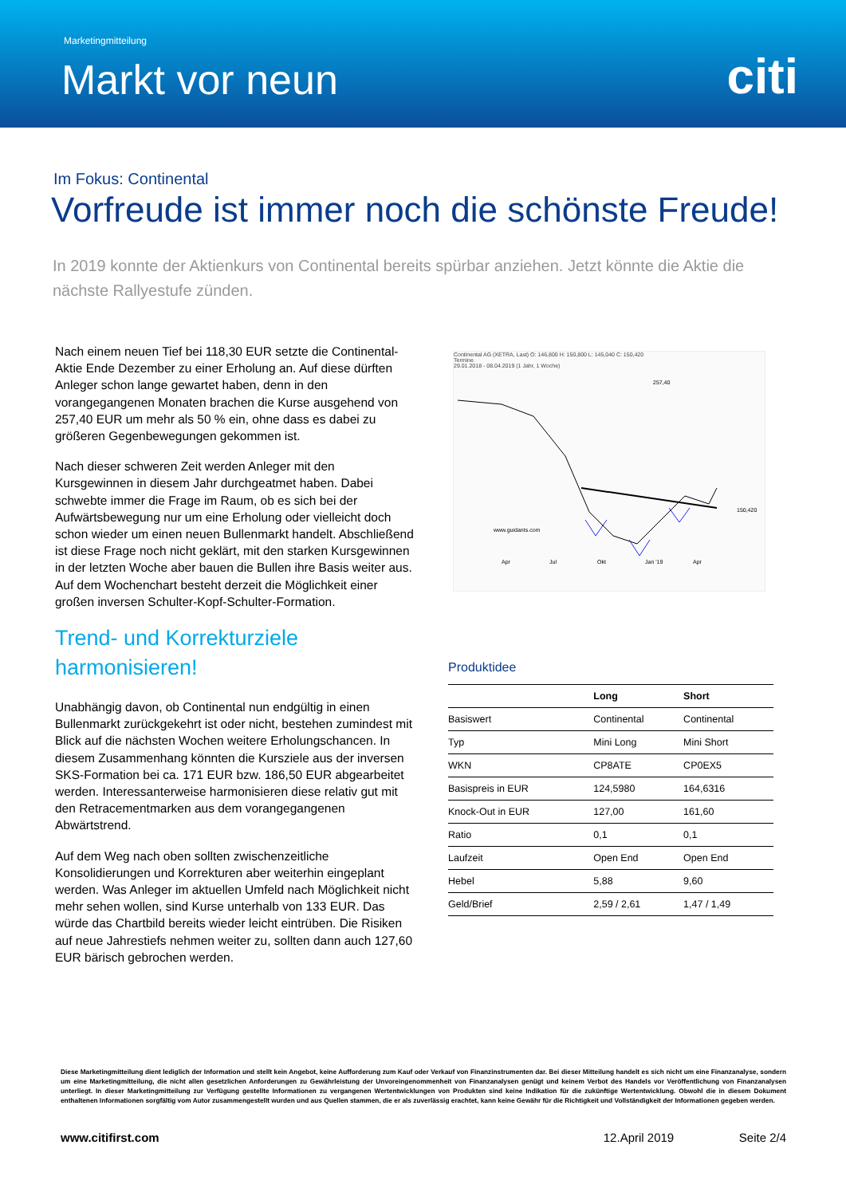Marketingmitteilung
Markt vor neun citi
Im Fokus: Continental
Vorfreude ist immer noch die schönste Freude!
In 2019 konnte der Aktienkurs von Continental bereits spürbar anziehen. Jetzt könnte die Aktie die nächste Rallyestufe zünden.
Nach einem neuen Tief bei 118,30 EUR setzte die Continental-Aktie Ende Dezember zu einer Erholung an. Auf diese dürften Anleger schon lange gewartet haben, denn in den vorangegangenen Monaten brachen die Kurse ausgehend von 257,40 EUR um mehr als 50 % ein, ohne dass es dabei zu größeren Gegenbewegungen gekommen ist.
Nach dieser schweren Zeit werden Anleger mit den Kursgewinnen in diesem Jahr durchgeatmet haben. Dabei schwebte immer die Frage im Raum, ob es sich bei der Aufwärtsbewegung nur um eine Erholung oder vielleicht doch schon wieder um einen neuen Bullenmarkt handelt. Abschließend ist diese Frage noch nicht geklärt, mit den starken Kursgewinnen in der letzten Woche aber bauen die Bullen ihre Basis weiter aus. Auf dem Wochenchart besteht derzeit die Möglichkeit einer großen inversen Schulter-Kopf-Schulter-Formation.
Trend- und Korrekturziele harmonisieren!
Unabhängig davon, ob Continental nun endgültig in einen Bullenmarkt zurückgekehrt ist oder nicht, bestehen zumindest mit Blick auf die nächsten Wochen weitere Erholungschancen. In diesem Zusammenhang könnten die Kursziele aus der inversen SKS-Formation bei ca. 171 EUR bzw. 186,50 EUR abgearbeitet werden. Interessanterweise harmonisieren diese relativ gut mit den Retracementmarken aus dem vorangegangenen Abwärtstrend.
Auf dem Weg nach oben sollten zwischenzeitliche Konsolidierungen und Korrekturen aber weiterhin eingeplant werden. Was Anleger im aktuellen Umfeld nach Möglichkeit nicht mehr sehen wollen, sind Kurse unterhalb von 133 EUR. Das würde das Chartbild bereits wieder leicht eintrüben. Die Risiken auf neue Jahrestiefs nehmen weiter zu, sollten dann auch 127,60 EUR bärisch gebrochen werden.
Continental AG (XETRA, Last) O: 146,800 H: 150,800 L: 145,040 C: 150,420
Termine
29.01.2018 - 08.04.2019 (1 Jahr, 1 Woche)
www.guidants.com
257,40
150,420
Apr
Jul
Okt
Jan '19
Apr
Produktidee
| | Long | Short |
| --- | --- | --- |
| Basiswert | Continental | Continental |
| Typ | Mini Long | Mini Short |
| WKN | CP8ATE | CP0EX5 |
| Basispreis in EUR | 124,5980 | 164,6316 |
| Knock-Out in EUR | 127,00 | 161,60 |
| Ratio | 0,1 | 0,1 |
| Laufzeit | Open End | Open End |
| Hebel | 5,88 | 9,60 |
| Geld/Brief | 2,59 / 2,61 | 1,47 / 1,49 |
Diese Marketingmitteilung dient lediglich der Information und stellt kein Angebot, keine Aufforderung zum Kauf oder Verkauf von Finanzinstrumenten dar. Bei dieser Mitteilung handelt es sich nicht um eine Finanzanalyse, sondern um eine Marketingmitteilung, die nicht allen gesetzlichen Anforderungen zu Gewährleistung der Unvoreingenommenheit von Finanzanalysen genügt und keinem Verbot des Handels vor Veröffentlichung von Finanzanalysen unterliegt. In dieser Marketingmitteilung zur Verfügung gestellte Informationen zu vergangenen Wertentwicklungen von Produkten sind keine Indikation für die zukünftige Wertentwicklung. Obwohl die in diesem Dokument enthaltenen Informationen sorgfältig vom Autor zusammengestellt wurden und aus Quellen stammen, die er als zuverlässig erachtet, kann keine Gewähr für die Richtigkeit und Vollständigkeit der Informationen gegeben werden.
www.citifirst.com 12.April 2019 Seite 2/4